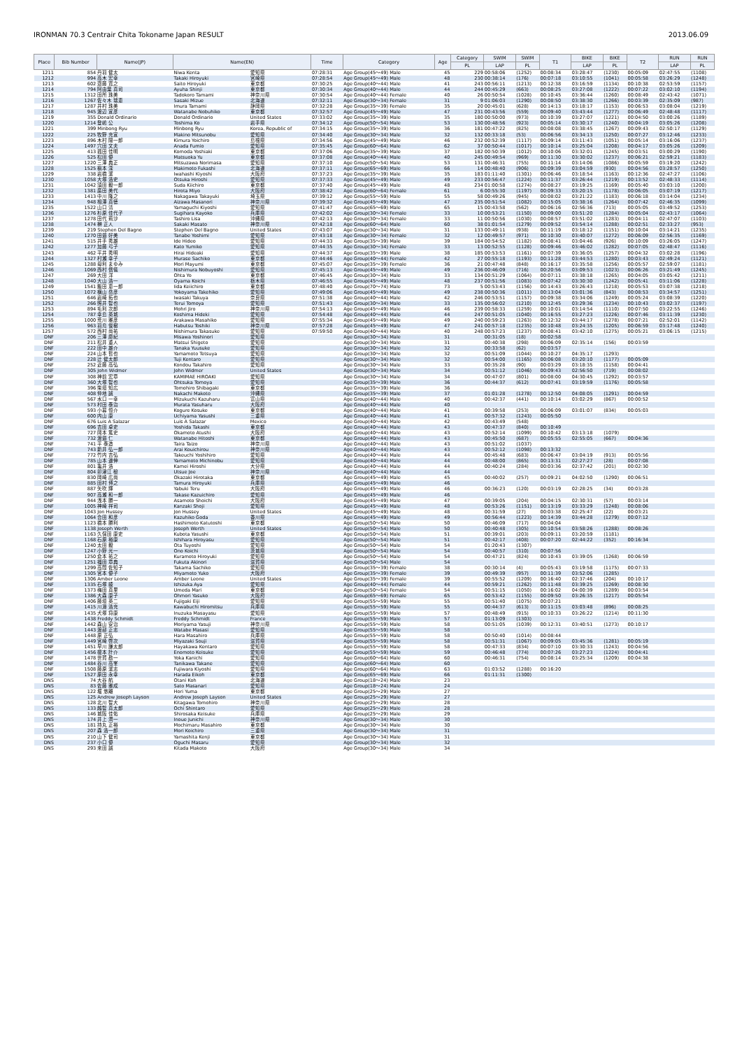IRONMAN 70.3 Centrair Chita Tokoname Japan RESULT 2013.06.09
| Place | Bib Number | Name(JP) | Name(EN) | | Time | Category | Age | Category | SWIM | SWIM | T1 | BIKE | BIKE | T2 | RUN | RUN |
| --- | --- | --- | --- | --- | --- | --- | --- | --- | --- | --- | --- | --- | --- | --- | --- | --- |
| | | | | | | | | PL | LAP | PL | | LAP | PL | | LAP | PL |
| 1211 | 854 | 丹羽 健太 | Niwa Kenta | 愛知県 | 07:28:31 | Age Group(45～49) Male | 45 | 229 | 00:58:06 | (1252) | 00:08:34 | 03:28:47 | (1230) | 00:05:09 | 02:47:55 | (1108) |
| 1212 | 994 | 高木 宏幸 | Takaki Hiroyuki | 宮崎県 | 07:28:54 | Age Group(45～49) Male | 48 | 230 | 00:38:14 | (176) | 00:07:18 | 03:10:55 | (1041) | 00:05:58 | 03:26:29 | (1248) |
| 1213 | 602 | 齋藤 寛之 | Saito Hiroyuki | 東京都 | 07:30:25 | Age Group(40～44) Male | 41 | 243 | 00:56:11 | (1213) | 00:12:38 | 03:16:59 | (1134) | 00:10:38 | 02:53:59 | (1157) |
| 1214 | 794 | 阿由葉 真司 | Ayuha Shinji | 東京都 | 07:30:34 | Age Group(40～44) Male | 44 | 244 | 00:45:29 | (663) | 00:08:25 | 03:27:08 | (1222) | 00:07:22 | 03:02:10 | (1194) |
| 1215 | 1312 | 田所 珠美 | Tadokoro Tamami | 神奈川県 | 07:30:54 | Age Group(40～44) Female | 40 | 26 | 00:50:54 | (1028) | 00:10:45 | 03:36:44 | (1260) | 00:08:49 | 02:43:42 | (1071) |
| 1216 | 1267 | 佐々木 瑞恵 | Sasaki Mizue | 北海道 | 07:32:11 | Age Group(30～34) Female | 31 | 9 | 01:06:03 | (1290) | 00:08:50 | 03:38:30 | (1266) | 00:03:39 | 02:35:09 | (987) |
| 1217 | 1287 | 井村 珠美 | Imura Tamami | 静岡県 | 07:32:28 | Age Group(35～39) Female | 35 | 20 | 00:45:01 | (628) | 00:14:13 | 03:18:17 | (1153) | 00:06:53 | 03:08:04 | (1219) |
| 1218 | 945 | 渡辺 宣彦 | Watanabe Nobuhiko | 東京都 | 07:32:57 | Age Group(45～49) Male | 47 | 231 | 00:43:56 | (559) | 00:09:40 | 03:43:44 | (1277) | 00:06:49 | 02:48:48 | (1117) |
| 1219 | 355 | Donald Ordinario | Donald Ordinario | United States | 07:33:02 | Age Group(35～39) Male | 35 | 180 | 00:50:00 | (973) | 00:10:39 | 03:27:07 | (1221) | 00:04:50 | 03:00:26 | (1189) |
| 1220 | 1214 | 登嶋 公 | Toshima Ko | 岩手県 | 07:34:12 | Age Group(50～54) Male | 53 | 130 | 00:48:56 | (923) | 00:05:14 | 03:30:17 | (1240) | 00:04:19 | 03:05:26 | (1208) |
| 1221 | 399 | Minbong Ryu | Minbong Ryu | Korea, Republic of | 07:34:15 | Age Group(35～39) Male | 36 | 181 | 00:47:22 | (825) | 00:08:08 | 03:38:45 | (1267) | 00:09:43 | 02:50:17 | (1129) |
| 1222 | 225 | 牧野 充宣 | Makino Mitsunobu | 愛知県 | 07:34:40 | Age Group(30～34) Male | 32 | 132 | 00:33:18 | (53) | 00:06:56 | 03:34:13 | (1250) | 00:07:27 | 03:12:46 | (1233) |
| 1223 | 896 | 木村 陽一郎 | Kimura Yoichiro | 島根県 | 07:34:56 | Age Group(45～49) Male | 46 | 232 | 00:52:39 | (1117) | 00:09:14 | 03:11:43 | (1051) | 00:05:14 | 03:16:06 | (1237) |
| 1224 | 1497 | 穴田 文夫 | Anada Fumio | 愛知県 | 07:35:45 | Age Group(60～64) Male | 62 | 37 | 00:50:44 | (1017) | 00:10:14 | 03:25:04 | (1208) | 00:04:17 | 03:05:26 | (1209) |
| 1225 | 413 | 菰田 佳明 | Komoda Yoshiaki | 東京都 | 07:37:06 | Age Group(35～39) Male | 37 | 182 | 00:50:39 | (1012) | 00:10:06 | 03:32:01 | (1245) | 00:03:51 | 03:00:29 | (1190) |
| 1226 | 525 | 松田 優 | Matsuoka Yu | 東京都 | 07:37:08 | Age Group(40～44) Male | 40 | 245 | 00:49:54 | (969) | 00:11:30 | 03:30:02 | (1237) | 00:06:21 | 02:59:21 | (1183) |
| 1227 | 1220 | 三澤 典正 | Mitsuzawa Norimasa | 愛知県 | 07:37:10 | Age Group(50～54) Male | 53 | 131 | 00:46:31 | (755) | 00:11:14 | 03:14:06 | (1086) | 00:05:59 | 03:19:20 | (1242) |
| 1228 | 1525 | 槇本 深 | Makimoto Fukashi | 北海道 | 07:37:11 | Age Group(65～69) Male | 66 | 14 | 00:48:40 | (906) | 00:09:39 | 03:04:59 | (930) | 00:04:56 | 03:28:57 | (1250) |
| 1229 | 338 | 岩橋 潔 | Iwahashi Kiyoshi | 大阪府 | 07:37:23 | Age Group(35～39) Male | 35 | 183 | 01:11:40 | (1301) | 00:06:46 | 03:18:54 | (1163) | 00:12:36 | 02:47:27 | (1106) |
| 1230 | 1058 | 大塚 浩史 | Otsuka Hiroshi | 愛知県 | 07:37:33 | Age Group(45～49) Male | 49 | 233 | 00:56:47 | (1224) | 00:11:37 | 03:26:44 | (1219) | 00:13:52 | 02:48:33 | (1114) |
| 1231 | 1042 | 須田 毅一郎 | Suda Kiichiro | 東京都 | 07:37:40 | Age Group(45～49) Male | 48 | 234 | 01:00:58 | (1274) | 00:08:27 | 03:19:25 | (1169) | 00:05:40 | 03:03:10 | (1200) |
| 1232 | 1381 | 廣田 美代 | Hirota Miyo | 大阪府 | 07:38:42 | Age Group(60～64) Female | 61 | 6 | 00:55:30 | (1197) | 00:09:33 | 03:20:15 | (1178) | 00:06:05 | 03:07:19 | (1217) |
| 1233 | 1413 | 中川 隆之 | Nakagawa Takayuki | 埼玉県 | 07:39:12 | Age Group(55～59) Male | 55 | 58 | 00:49:26 | (945) | 00:08:02 | 03:21:22 | (1183) | 00:06:18 | 03:14:04 | (1234) |
| 1234 | 948 | 相澤 真徳 | Aizawa Masanori | 神奈川県 | 07:39:32 | Age Group(45～49) Male | 47 | 235 | 00:51:54 | (1082) | 00:15:05 | 03:38:16 | (1264) | 00:07:42 | 02:46:35 | (1099) |
| 1235 | 1522 | 山口 清 | Yamaguchi Kiyoshi | 愛知県 | 07:41:47 | Age Group(65～69) Male | 65 | 15 | 00:43:58 | (562) | 00:06:16 | 02:56:36 | (713) | 00:05:05 | 03:49:52 | (1253) |
| 1236 | 1276 | 杉原 佳代子 | Sugihara Kayoko | 兵庫県 | 07:42:02 | Age Group(30～34) Female | 33 | 10 | 00:53:21 | (1150) | 00:09:00 | 03:51:20 | (1284) | 00:05:04 | 02:43:17 | (1064) |
| 1237 | 1278 | 田代 莉沙 | Tashiro Lisa | 沖縄県 | 07:42:13 | Age Group(30～34) Female | 33 | 11 | 00:50:56 | (1030) | 00:08:57 | 03:51:02 | (1283) | 00:04:11 | 02:47:07 | (1103) |
| 1238 | 1474 | 榊 正人 | Sakaki Masato | 神奈川県 | 07:42:18 | Age Group(60～64) Male | 60 | 38 | 01:01:54 | (1279) | 00:09:52 | 03:54:14 | (1288) | 00:02:51 | 02:33:27 | (953) |
| 1239 | 219 | Stephen Del Bagno | Stephen Del Bagno | United States | 07:43:07 | Age Group(30～34) Male | 31 | 133 | 00:49:11 | (938) | 00:11:19 | 03:18:12 | (1151) | 00:10:04 | 03:14:21 | (1235) |
| 1240 | 1270 | 田邉 好美 | Tanabe Yoshimi | 愛知県 | 07:43:18 | Age Group(30～34) Female | 32 | 12 | 00:49:57 | (971) | 00:10:30 | 03:40:07 | (1272) | 00:06:09 | 02:56:35 | (1169) |
| 1241 | 515 | 井手 秀雄 | Ide Hideo | 愛知県 | 07:44:33 | Age Group(35～39) Male | 39 | 184 | 00:54:52 | (1182) | 00:08:41 | 03:04:46 | (926) | 00:10:09 | 03:26:05 | (1247) |
| 1242 | 1277 | 加藤 弓子 | Kato Yumiko | 愛知県 | 07:44:35 | Age Group(30～34) Female | 33 | 13 | 00:52:55 | (1128) | 00:09:46 | 03:46:02 | (1282) | 00:07:05 | 02:48:47 | (1116) |
| 1243 | 462 | 平井 秀明 | Hirai Hideaki | 愛知県 | 07:44:37 | Age Group(35～39) Male | 38 | 185 | 00:53:53 | (1161) | 00:07:39 | 03:36:05 | (1257) | 00:04:32 | 03:02:28 | (1196) |
| 1244 | 1327 | 村瀬 幸子 | Murase Sachiko | 東京都 | 07:44:46 | Age Group(40～44) Female | 42 | 27 | 00:55:18 | (1193) | 00:11:28 | 03:44:53 | (1280) | 00:03:43 | 02:49:24 | (1121) |
| 1245 | 1288 | 母利 まゆみ | Mori Mayumi | 東京都 | 07:45:07 | Age Group(35～39) Female | 36 | 21 | 00:47:48 | (848) | 00:16:17 | 03:35:58 | (1256) | 00:05:57 | 02:59:07 | (1181) |
| 1246 | 1069 | 西村 信儀 | Nishimura Nobuyoshi | 愛知県 | 07:45:13 | Age Group(45～49) Male | 49 | 236 | 00:46:09 | (716) | 00:20:56 | 03:09:53 | (1023) | 00:06:26 | 03:21:49 | (1245) |
| 1247 | 269 | 大田 洋 | Ohta Yo | 東京都 | 07:46:45 | Age Group(30～34) Male | 33 | 134 | 00:51:29 | (1064) | 00:07:11 | 03:38:18 | (1265) | 00:04:05 | 03:05:42 | (1211) |
| 1248 | 1040 | 大山 浩一 | Oyama Koichi | 栃木県 | 07:46:55 | Age Group(45～49) Male | 48 | 237 | 00:51:56 | (1083) | 00:07:42 | 03:30:30 | (1242) | 00:05:41 | 03:11:06 | (1228) |
| 1249 | 1541 | 飯田 恵一郎 | Iida Keiichiro | 東京都 | 07:48:40 | Age Group(70～74) Male | 73 | 5 | 00:53:43 | (1156) | 00:14:43 | 03:26:43 | (1218) | 00:05:53 | 03:07:38 | (1218) |
| 1250 | 1072 | 横山 岳彦 | Yokoyama Takehiko | 愛知県 | 07:49:06 | Age Group(45～49) Male | 49 | 238 | 00:50:36 | (1011) | 00:13:04 | 03:01:36 | (843) | 00:08:53 | 03:34:57 | (1251) |
| 1251 | 646 | 岩崎 拓也 | Iwasaki Takuya | 奈良県 | 07:51:38 | Age Group(40～44) Male | 42 | 246 | 00:53:51 | (1157) | 00:09:38 | 03:34:06 | (1249) | 00:05:24 | 03:08:39 | (1220) |
| 1252 | 266 | 照井 智也 | Terui Tomoya | 愛知県 | 07:51:43 | Age Group(30～34) Male | 33 | 135 | 00:56:02 | (1210) | 00:12:45 | 03:29:36 | (1234) | 00:10:43 | 03:02:37 | (1197) |
| 1253 | 894 | 毛利 次郎 | Mohri Jiro | 神奈川県 | 07:54:13 | Age Group(45～49) Male | 46 | 239 | 00:58:33 | (1259) | 00:10:01 | 03:14:54 | (1110) | 00:07:50 | 03:22:55 | (1246) |
| 1254 | 787 | 幸島 英城 | Koshima Hideki | 愛知県 | 07:54:48 | Age Group(40～44) Male | 44 | 247 | 00:51:05 | (1040) | 00:16:55 | 03:27:23 | (1226) | 00:07:46 | 03:11:39 | (1230) |
| 1255 | 1000 | 荒川 雅彦 | Arakawa Masahiko | 愛知県 | 07:55:34 | Age Group(45～49) Male | 49 | 240 | 00:59:23 | (1263) | 00:12:32 | 03:44:17 | (1278) | 00:07:21 | 02:52:01 | (1142) |
| 1256 | 963 | 羽鳥 俊樹 | Habutsu Toshiki | 神奈川県 | 07:57:28 | Age Group(45～49) Male | 47 | 241 | 00:57:18 | (1235) | 00:10:48 | 03:24:35 | (1205) | 00:06:59 | 03:17:48 | (1240) |
| 1257 | 572 | 西村 尚祐 | Nishimura Takasuke | 愛知県 | 07:59:50 | Age Group(40～44) Male | 40 | 248 | 00:57:23 | (1237) | 00:08:41 | 03:42:10 | (1275) | 00:05:21 | 03:06:15 | (1215) |
| DNF | 206 | 三澤 慶紀 | Misawa Yoshinori | 愛知県 | | Age Group(30～34) Male | 31 | | 00:31:05 | (18) | 00:02:58 | | | | | |
| DNF | 211 | 松井 重人 | Matsui Shigeto | 愛知県 | | Age Group(30～34) Male | 31 | | 00:40:38 | (298) | 00:06:09 | 02:35:14 | (156) | 00:03:59 | | |
| DNF | 222 | 田中 雄介 | Tanaka Yuusuke | 愛知県 | | Age Group(30～34) Male | 32 | | 00:33:58 | (62) | 00:03:57 | | | | | |
| DNF | 224 | 山本 哲也 | Yamamoto Tetsuya | 愛知県 | | Age Group(30～34) Male | 32 | | 00:51:09 | (1044) | 00:10:27 | 04:35:17 | (1293) | | | |
| DNF | 228 | 辻 健太郎 | Tuji Kentaro | 愛知県 | | Age Group(30～34) Male | 32 | | 00:54:00 | (1165) | 00:06:08 | 03:20:10 | (1177) | 00:05:09 | | |
| DNF | 252 | 近藤 高弘 | Kondou Takahiro | 愛知県 | | Age Group(30～34) Male | 33 | | 00:35:28 | (90) | 00:03:29 | 03:18:35 | (1158) | 00:04:41 | | |
| DNF | 305 | John Widmer | John Widmer | United States | | Age Group(30～34) Male | 34 | | 00:51:12 | (1046) | 00:09:43 | 02:56:50 | (719) | 00:08:02 | | |
| DNF | 308 | 神前 宏章 | KAMIMAE HIROAKI | 愛知県 | | Age Group(30～34) Male | 34 | | 00:47:07 | (801) | 00:08:00 | 04:30:45 | (1292) | 00:03:57 | | |
| DNF | 360 | 大塚 智也 | Ohtsuka Tomoya | 愛知県 | | Age Group(35～39) Male | 36 | | 00:44:37 | (612) | 00:07:41 | 03:19:59 | (1176) | 00:05:58 | | |
| DNF | 396 | 柴垣 知広 | Tomohiro Shibagaki | 東京都 | | Age Group(35～39) Male | 36 | | | | | | | | | |
| DNF | 408 | 仲地 誠 | Nakachi Makoto | 沖縄県 | | Age Group(35～39) Male | 37 | | 01:01:28 | (1278) | 00:12:50 | 04:08:05 | (1291) | 00:04:59 | | |
| DNF | 567 | 水口 一幸 | Mizukuchi Kazuharu | 富山県 | | Age Group(40～44) Male | 40 | | 00:42:37 | (441) | 00:10:14 | 03:02:29 | (867) | 00:00:52 | | |
| DNF | 573 | 村田 泰治 | Murata Yasuharu | 大阪府 | | Age Group(40～44) Male | 40 | | | | | | | | | |
| DNF | 593 | 小暮 恒介 | Kogure Kosuke | 東京都 | | Age Group(40～44) Male | 41 | | 00:39:58 | (253) | 00:06:09 | 03:01:07 | (834) | 00:05:03 | | |
| DNF | 600 | 内山 康 | Uchiyama Yasushi | 三重県 | | Age Group(40～44) Male | 41 | | 00:57:32 | (1243) | 00:05:50 | | | | | |
| DNF | 676 | Luis A Salazar | Luis A Salazar | Mexico | | Age Group(40～44) Male | 42 | | 00:43:49 | (548) | | | | | | |
| DNF | 696 | 吉田 卓史 | Yoshida Takashi | 東京都 | | Age Group(40～44) Male | 43 | | 00:47:37 | (840) | 00:10:49 | | | | | |
| DNF | 727 | 岡本 篤史 | Okamoto Atushi | 大阪府 | | Age Group(40～44) Male | 43 | | 00:52:14 | (1099) | 00:10:42 | 03:13:18 | (1079) | | | |
| DNF | 732 | 渡邉 仁 | Watanabe Hitoshi | 東京都 | | Age Group(40～44) Male | 43 | | 00:45:50 | (687) | 00:05:55 | 02:55:05 | (667) | 00:04:36 | | |
| DNF | 741 | 平 泰造 | Taira Taizo | 神奈川県 | | Age Group(40～44) Male | 43 | | 00:51:02 | (1037) | | | | | | |
| DNF | 743 | 新井 弘一郎 | Arai Kouichirou | 神奈川県 | | Age Group(40～44) Male | 43 | | 00:52:12 | (1098) | 00:13:32 | | | | | |
| DNF | 772 | 竹内 吉弘 | Takeuchi Yoshihiro | 愛知県 | | Age Group(40～44) Male | 44 | | 00:45:48 | (683) | 00:06:47 | 03:04:19 | (913) | 00:05:56 | | |
| DNF | 785 | 山本 道伸 | Yamamoto Michinobu | 愛知県 | | Age Group(40～44) Male | 44 | | 00:48:00 | (865) | 00:13:31 | 02:27:27 | (28) | 00:07:08 | | |
| DNF | 801 | 亀井 浩 | Kamei Hiroshi | 大分県 | | Age Group(40～44) Male | 44 | | 00:40:24 | (284) | 00:03:36 | 02:37:42 | (201) | 00:02:30 | | |
| DNF | 804 | 卯津江 穣 | Utsue Joe | 神奈川県 | | Age Group(40～44) Male | 44 | | | | | | | | | |
| DNF | 830 | 岡崎 広尚 | Okazaki Hirotaka | 東京都 | | Age Group(45～49) Male | 45 | | 00:40:02 | (257) | 00:09:21 | 04:02:50 | (1290) | 00:06:51 | | |
| DNF | 885 | 田村 博之 | Tamura Hiroyuki | 兵庫県 | | Age Group(45～49) Male | 46 | | | | | | | | | |
| DNF | 887 | 矢吹 輝 | Yabuki Teru | 大阪府 | | Age Group(45～49) Male | 46 | | 00:36:23 | (120) | 00:03:19 | 02:28:25 | (34) | 00:03:28 | | |
| DNF | 907 | 高瀬 和一郎 | Takase Kazuichiro | 愛知県 | | Age Group(45～49) Male | 46 | | | | | | | | | |
| DNF | 944 | 浅本 勝一 | Asamoto Shoichi | 大阪府 | | Age Group(45～49) Male | 47 | | 00:39:05 | (204) | 00:04:15 | 02:30:31 | (57) | 00:03:14 | | |
| DNF | 1005 | 神崎 祥司 | Kanzaki Shoji | 愛知県 | | Age Group(45～49) Male | 48 | | 00:53:26 | (1151) | 00:13:19 | 03:33:29 | (1248) | 00:08:06 | | |
| DNF | 1043 | Jon Hussey | Jon Hussey | United States | | Age Group(45～49) Male | 48 | | 00:31:59 | (27) | 00:03:38 | 02:25:47 | (22) | 00:03:21 | | |
| DNF | 1064 | 合田 和彦 | Kazuhiko Goda | 香川県 | | Age Group(45～49) Male | 49 | | 00:56:44 | (1223) | 00:14:39 | 03:44:28 | (1279) | 00:07:12 | | |
| DNF | 1123 | 橋本 勝利 | Hashimoto Katutoshi | 東京都 | | Age Group(50～54) Male | 50 | | 00:46:09 | (717) | 00:04:04 | | | | | |
| DNF | 1138 | Joseph Werth | Joseph Werth | United States | | Age Group(50～54) Male | 50 | | 00:40:48 | (305) | 00:10:54 | 03:58:26 | (1288) | 00:08:26 | | |
| DNF | 1163 | 久保田 康史 | Kubota Yasushi | 東京都 | | Age Group(50～54) Male | 51 | | 00:39:01 | (203) | 00:09:11 | 03:20:59 | (1181) | | | |
| DNF | 1168 | 石原 裕康 | Ishihara Hiroyasu | 愛知県 | | Age Group(50～54) Male | 51 | | 00:42:17 | (408) | 00:07:20 | 02:44:22 | (352) | 00:16:34 | | |
| DNF | 1240 | 太田 毅 | Ota Tuyoshi | 愛知県 | | Age Group(50～54) Male | 54 | | 01:20:43 | (1307) | | | | | | |
| DNF | 1247 | 小野 光一 | Ono Koichi | 茨城県 | | Age Group(50～54) Male | 54 | | 00:40:57 | (310) | 00:07:56 | | | | | |
| DNF | 1250 | 倉本 祐之 | Kuramoto Hiroyuki | 愛知県 | | Age Group(50～54) Male | 54 | | 00:47:21 | (824) | 00:10:43 | 03:39:05 | (1268) | 00:06:59 | | |
| DNF | 1251 | 福田 章典 | Fukuta Akinori | 滋賀県 | | Age Group(50～54) Male | 54 | | | | | | | | | |
| DNF | 1299 | 高間 佐知子 | Takama Sachiko | 愛知県 | | Age Group(35～39) Female | 38 | | 00:30:14 | (4) | 00:05:43 | 03:19:58 | (1175) | 00:07:33 | | |
| DNF | 1305 | 宮本 優子 | Miyamoto Yuko | 大阪府 | | Age Group(35～39) Female | 39 | | 00:49:39 | (957) | 00:11:39 | 03:52:06 | (1285) | | | |
| DNF | 1306 | Amber Leone | Amber Leone | United States | | Age Group(35～39) Female | 39 | | 00:55:52 | (1209) | 00:16:40 | 02:37:46 | (204) | 00:10:17 | | |
| DNF | 1335 | 石塚 綾 | Ishizuka Aya | 愛知県 | | Age Group(40～44) Female | 44 | | 00:59:21 | (1262) | 00:11:48 | 03:39:25 | (1269) | 00:08:30 | | |
| DNF | 1373 | 梅田 真里 | Umeda Mari | 東京都 | | Age Group(50～54) Female | 54 | | 00:51:15 | (1050) | 00:16:02 | 04:00:39 | (1289) | 00:03:54 | | |
| DNF | 1386 | 大森 康子 | Ohmori Yasuko | 大阪府 | | Age Group(65～69) Female | 65 | | 00:53:42 | (1155) | 00:09:50 | 03:26:35 | (1217) | 00:05:54 | | |
| DNF | 1406 | 藤垣 英二 | Fujigaki Eiji | 愛知県 | | Age Group(55～59) Male | 55 | | 00:51:40 | (1075) | 00:07:21 | | | | | |
| DNF | 1415 | 川淵 浩充 | Kawabuchi Hiromitsu | 兵庫県 | | Age Group(55～59) Male | 55 | | 00:44:37 | (613) | 00:11:15 | 03:03:48 | (896) | 00:08:25 | | |
| DNF | 1435 | 犬塚 将康 | Inuzuka Masayasu | 愛知県 | | Age Group(55～59) Male | 57 | | 00:48:49 | (915) | 00:10:33 | 03:26:22 | (1214) | 00:11:30 | | |
| DNF | 1438 | Freddy Schmidt | Freddy Schmidt | France | | Age Group(55～59) Male | 57 | | 01:13:09 | (1303) | | | | | | |
| DNF | 1442 | 森山 安治 | Moriyama Yasuji | 神奈川県 | | Age Group(55～59) Male | 58 | | 00:51:05 | (1039) | 00:12:31 | 03:40:51 | (1273) | 00:10:17 | | |
| DNF | 1443 | 渡部 正志 | Watabe Masasi | 愛知県 | | Age Group(55～59) Male | 58 | | | | | | | | | |
| DNF | 1448 | 原 正弘 | Hara Masahiro | 兵庫県 | | Age Group(55～59) Male | 58 | | 00:50:40 | (1014) | 00:08:44 | | | | | |
| DNF | 1449 | 宮崎 啓次 | Miyazaki Souji | 滋賀県 | | Age Group(55～59) Male | 58 | | 00:51:31 | (1067) | 00:09:05 | 03:45:36 | (1281) | 00:05:19 | | |
| DNF | 1451 | 早川 謙太郎 | Hayakawa Kentaro | 愛知県 | | Age Group(55～59) Male | 58 | | 00:47:33 | (834) | 00:07:10 | 03:30:33 | (1243) | 00:04:56 | | |
| DNF | 1456 | 榎本 計介 | Enomoto Keisuke | 愛知県 | | Age Group(55～59) Male | 59 | | 00:46:48 | (774) | 00:07:26 | 03:27:23 | (1224) | 00:04:41 | | |
| DNF | 1478 | 世賀 勘一 | Yoka Kanichi | 愛知県 | | Age Group(60～64) Male | 60 | | 00:46:31 | (754) | 00:08:14 | 03:25:34 | (1209) | 00:04:38 | | |
| DNF | 1484 | 谷川 高峯 | Tanikawa Takane | 愛知県 | | Age Group(60～64) Male | 60 | | | | | | | | | |
| DNF | 1508 | 藤原 潔志 | Fujiwara Kiyoshi | 愛知県 | | Age Group(60～64) Male | 63 | | 01:03:52 | (1288) | 00:16:20 | | | | | |
| DNF | 1527 | 原田 永幸 | Harada Eikoh | 東京都 | | Age Group(65～69) Male | 66 | | 01:11:31 | (1300) | | | | | | |
| DNS | 74 | 大谷 航 | Otani Koh | 北海道 | | Age Group(18～24) Male | 23 | | | | | | | | | |
| DNS | 83 | 佐藤 雅成 | Sato Masanari | 愛知県 | | Age Group(18～24) Male | 24 | | | | | | | | | |
| DNS | 122 | 堀 悠離 | Hori Yuma | 東京都 | | Age Group(25～29) Male | 27 | | | | | | | | | |
| DNS | 125 | Andrew Joseph Layson | Andrew Joseph Layson | United States | | Age Group(25～29) Male | 27 | | | | | | | | | |
| DNS | 128 | 北川 智大 | Kitagawa Tomohiro | 神奈川県 | | Age Group(25～29) Male | 28 | | | | | | | | | |
| DNS | 133 | 越智 真太郎 | Ochi Shintaro | 愛知県 | | Age Group(25～29) Male | 28 | | | | | | | | | |
| DNS | 146 | 城阪 佳佑 | Shirosaka Keisuke | 兵庫県 | | Age Group(25～29) Male | 29 | | | | | | | | | |
| DNS | 174 | 井上 潤一 | Inoue Junichi | 神奈川県 | | Age Group(30～34) Male | 30 | | | | | | | | | |
| DNS | 181 | 持丸 正裕 | Mochimaru Masahiro | 東京都 | | Age Group(30～34) Male | 30 | | | | | | | | | |
| DNS | 207 | 森 浩一郎 | Mori Koichiro | 三重県 | | Age Group(30～34) Male | 31 | | | | | | | | | |
| DNS | 210 | 山下 健司 | Yamashita Kenji | 東京都 | | Age Group(30～34) Male | 31 | | | | | | | | | |
| DNS | 237 | 小口 優 | Oguchi Masaru | 愛知県 | | Age Group(30～34) Male | 32 | | | | | | | | | |
| DNS | 293 | 来田 誠 | Kitada Makoto | 大阪府 | | Age Group(30～34) Male | 34 | | | | | | | | | |